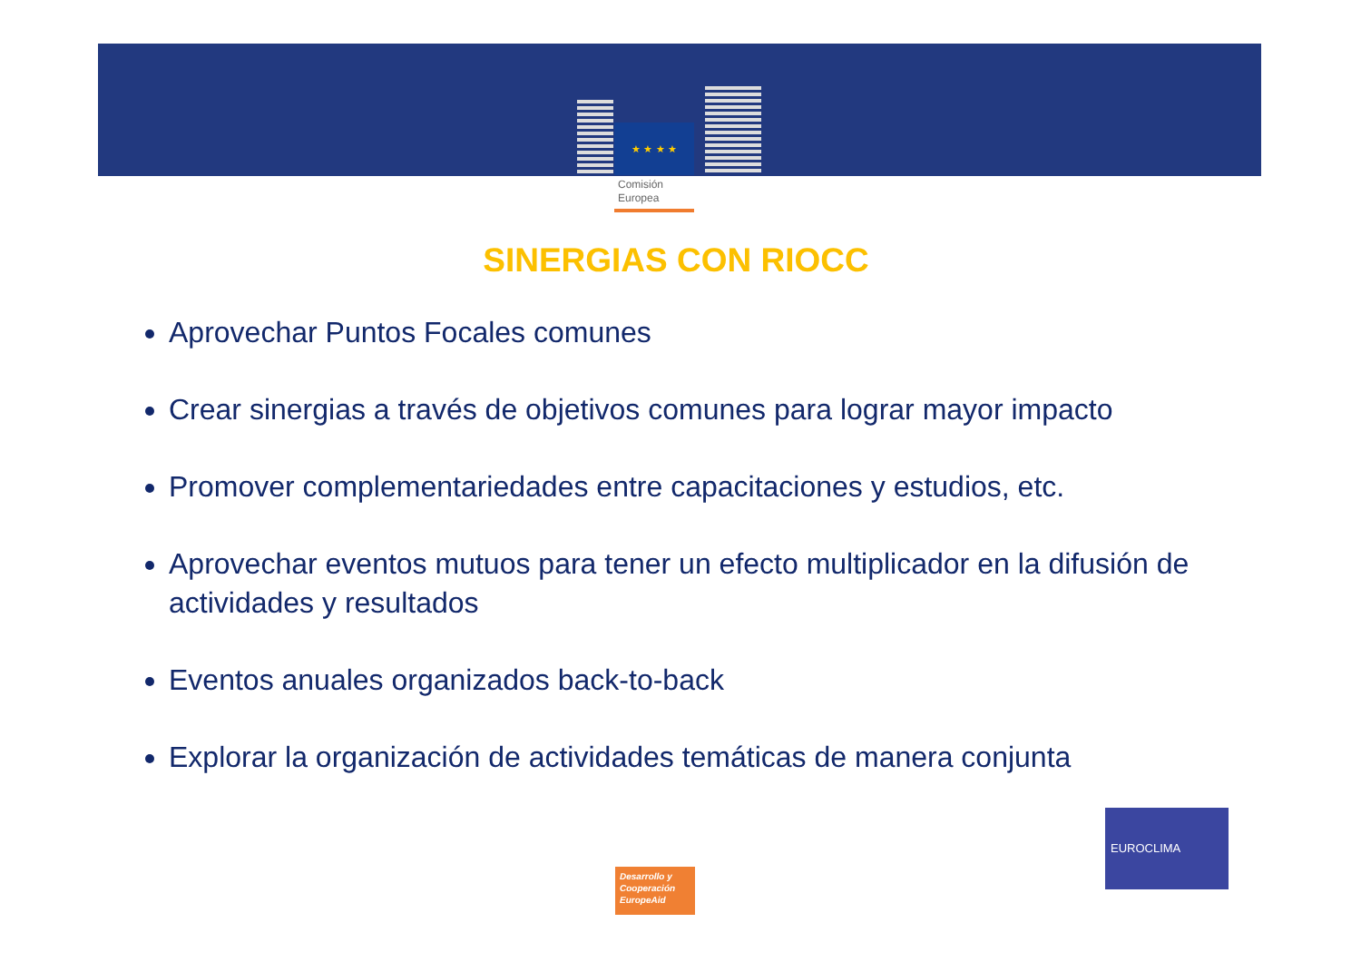★ ★ ★ ★
Comisión
Europea
SINERGIAS CON RIOCC
Aprovechar Puntos Focales comunes
Crear sinergias a través de objetivos comunes para lograr mayor impacto
Promover complementariedades entre capacitaciones y estudios, etc.
Aprovechar eventos mutuos para tener un efecto multiplicador en la difusión de actividades y resultados
Eventos anuales organizados back-to-back
Explorar la organización de actividades temáticas de manera conjunta
Desarrollo y
Cooperación
EuropeAid
EUROCLIMA